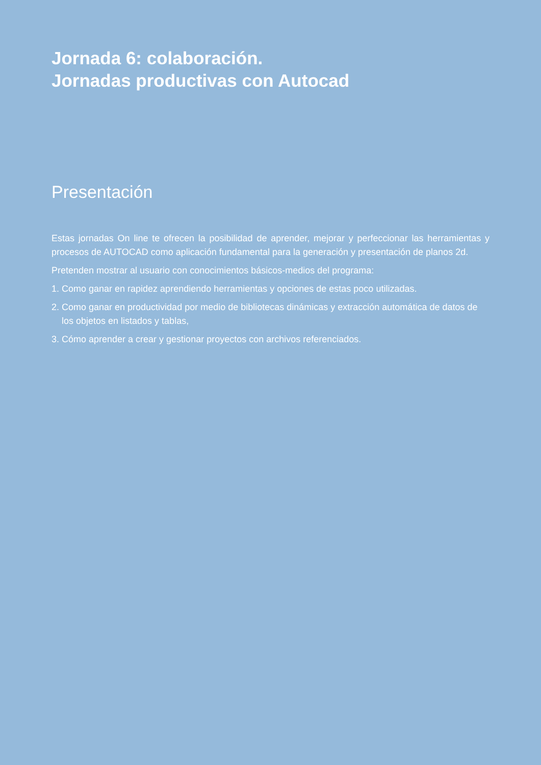Jornada 6: colaboración.
Jornadas productivas con Autocad
Presentación
Estas jornadas On line te ofrecen la posibilidad de aprender, mejorar y perfeccionar las herramientas y procesos de AUTOCAD como aplicación fundamental para la generación y presentación de planos 2d.
Pretenden mostrar al usuario con conocimientos básicos-medios del programa:
1. Como ganar en rapidez aprendiendo herramientas y opciones de estas poco utilizadas.
2. Como ganar en productividad por medio de bibliotecas dinámicas y extracción automática de datos de los objetos en listados y tablas,
3. Cómo aprender a crear y gestionar proyectos con archivos referenciados.